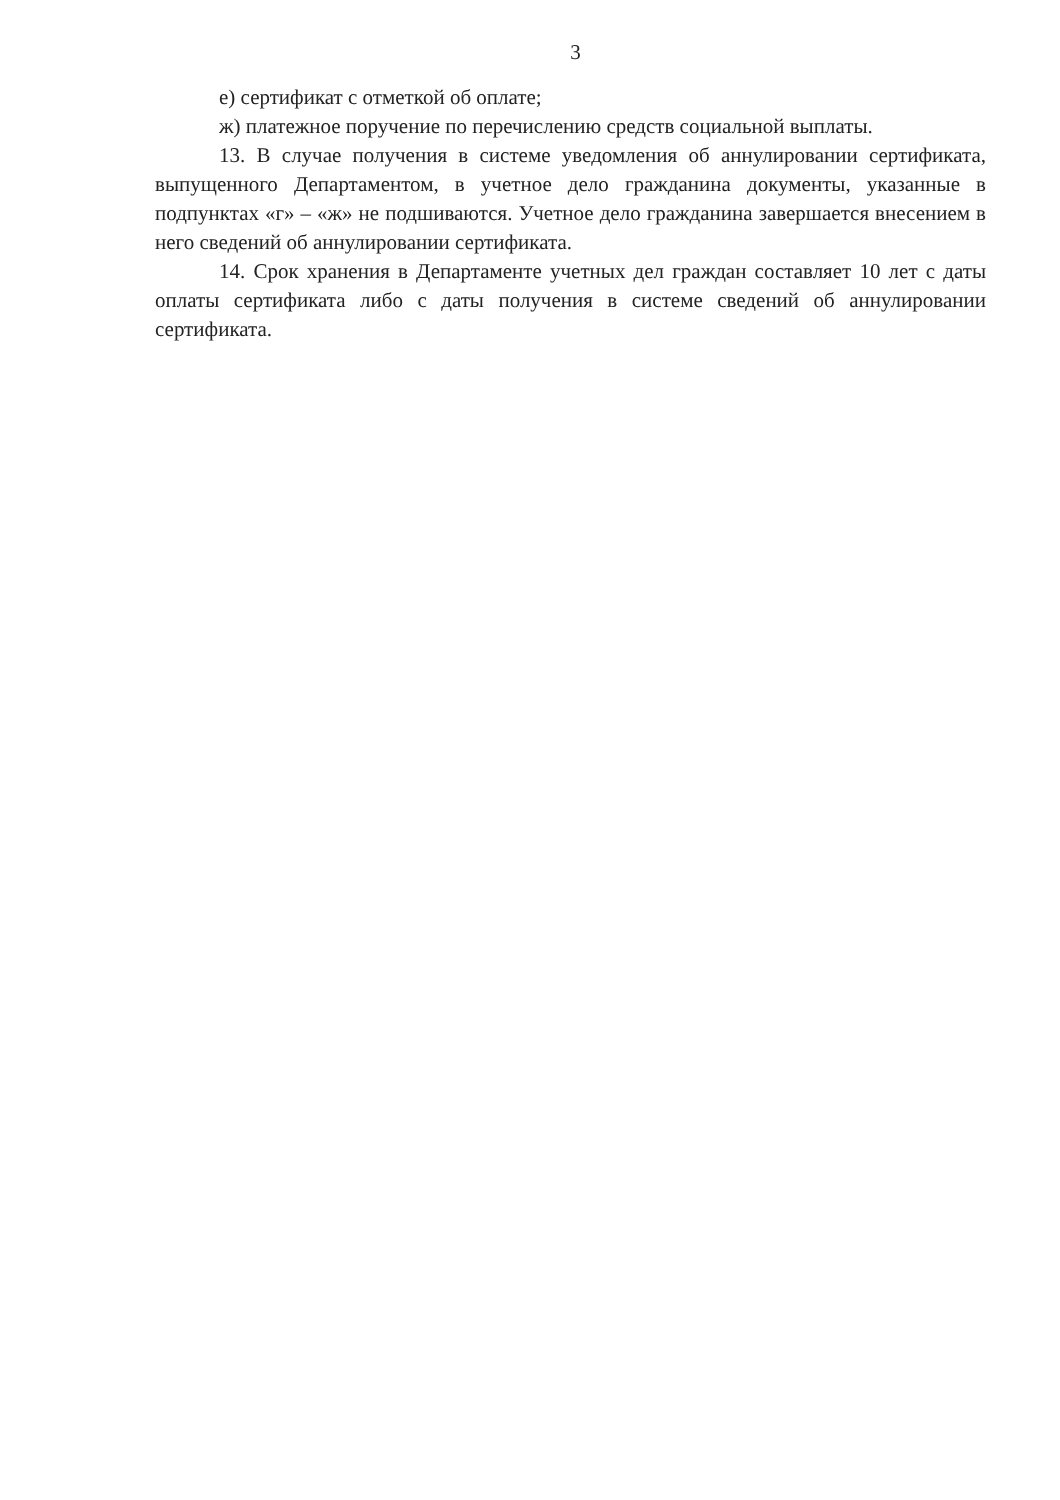3
е) сертификат с отметкой об оплате;
ж) платежное поручение по перечислению средств социальной выплаты.
13. В случае получения в системе уведомления об аннулировании сертификата, выпущенного Департаментом, в учетное дело гражданина документы, указанные в подпунктах «г» – «ж» не подшиваются. Учетное дело гражданина завершается внесением в него сведений об аннулировании сертификата.
14. Срок хранения в Департаменте учетных дел граждан составляет 10 лет с даты оплаты сертификата либо с даты получения в системе сведений об аннулировании сертификата.